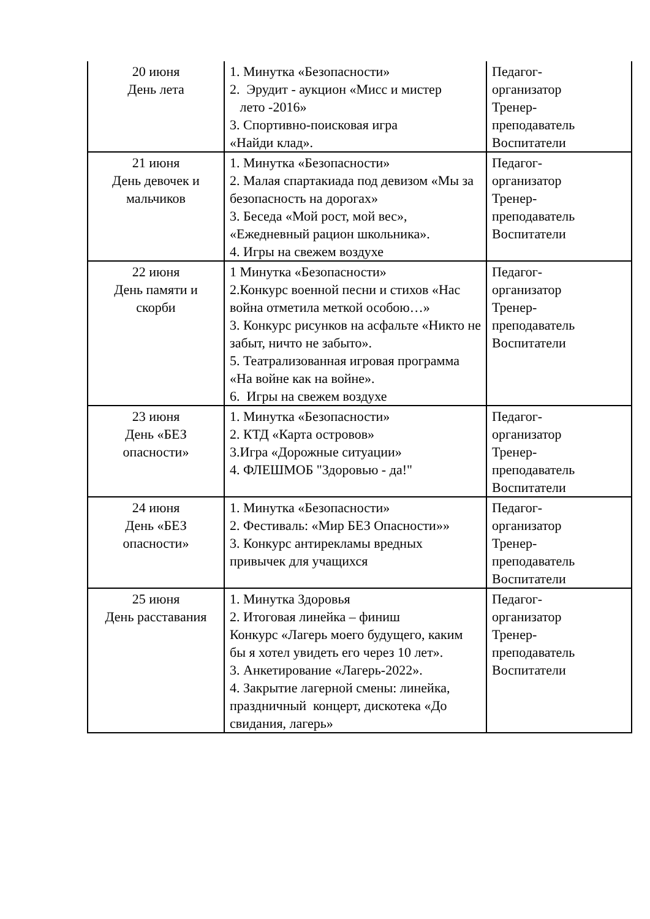| 20 июня День лета | 1. Минутка «Безопасности» 2. Эрудит - аукцион «Мисс и мистер лето -2016» 3. Спортивно-поисковая игра «Найди клад». | Педагог- организатор Тренер- преподаватель Воспитатели |
| 21 июня День девочек и мальчиков | 1. Минутка «Безопасности» 2. Малая спартакиада под девизом «Мы за безопасность на дорогах» 3. Беседа «Мой рост, мой вес», «Ежедневный рацион школьника». 4. Игры на свежем воздухе | Педагог- организатор Тренер- преподаватель Воспитатели |
| 22 июня День памяти и скорби | 1 Минутка «Безопасности» 2.Конкурс военной песни и стихов «Нас война отметила меткой особою…» 3. Конкурс рисунков на асфальте «Никто не забыт, ничто не забыто». 5. Театрализованная игровая программа «На войне как на войне». 6. Игры на свежем воздухе | Педагог- организатор Тренер- преподаватель Воспитатели |
| 23 июня День «БЕЗ опасности» | 1. Минутка «Безопасности» 2. КТД «Карта островов» 3.Игра «Дорожные ситуации» 4. ФЛЕШМОБ "Здоровью - да!" | Педагог- организатор Тренер- преподаватель Воспитатели |
| 24 июня День «БЕЗ опасности» | 1. Минутка «Безопасности» 2. Фестиваль: «Мир БЕЗ Опасности»» 3. Конкурс антирекламы вредных привычек для учащихся | Педагог- организатор Тренер- преподаватель Воспитатели |
| 25 июня День расставания | 1. Минутка Здоровья 2. Итоговая линейка – финиш Конкурс «Лагерь моего будущего, каким бы я хотел увидеть его через 10 лет». 3. Анкетирование «Лагерь-2022». 4. Закрытие лагерной смены: линейка, праздничный концерт, дискотека «До свидания, лагерь» | Педагог- организатор Тренер- преподаватель Воспитатели |